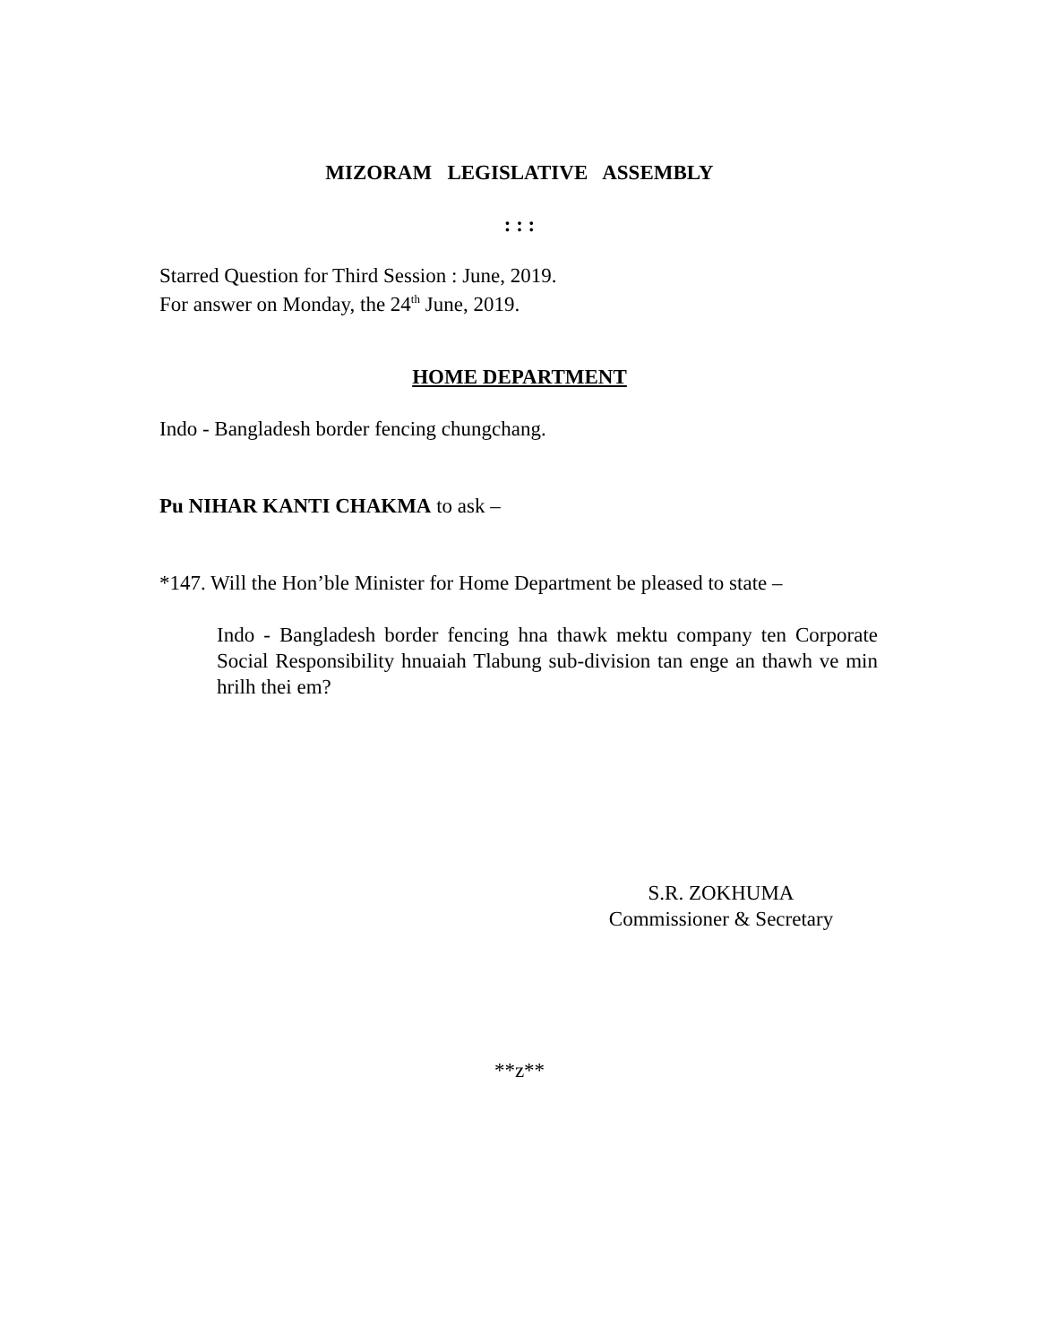MIZORAM LEGISLATIVE ASSEMBLY
: : :
Starred Question for Third Session : June, 2019.
For answer on Monday, the 24<sup>th</sup> June, 2019.
HOME DEPARTMENT
Indo - Bangladesh border fencing chungchang.
Pu NIHAR KANTI CHAKMA to ask –
*147. Will the Hon’ble Minister for Home Department be pleased to state –
Indo - Bangladesh border fencing hna thawk mektu company ten Corporate Social Responsibility hnuaiah Tlabung sub-division tan enge an thawh ve min hrilh thei em?
S.R. ZOKHUMA
Commissioner & Secretary
**z**